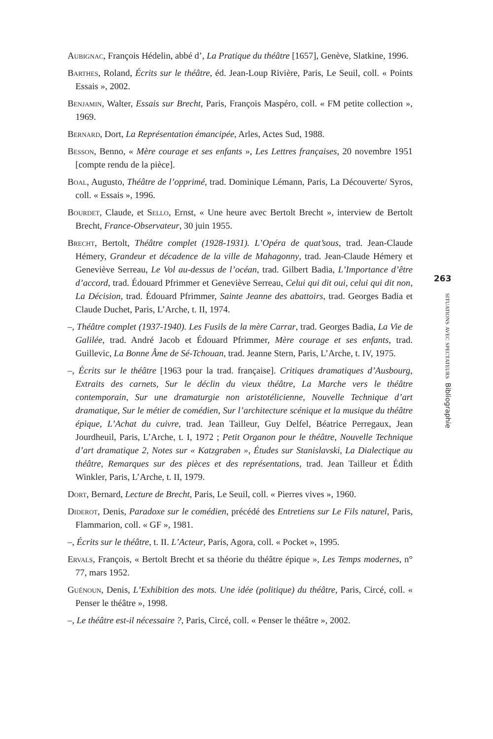Aubignac, François Hédelin, abbé d’, La Pratique du théâtre [1657], Genève, Slatkine, 1996.
Barthes, Roland, Écrits sur le théâtre, éd. Jean-Loup Rivière, Paris, Le Seuil, coll. « Points Essais », 2002.
Benjamin, Walter, Essais sur Brecht, Paris, François Maspéro, coll. « FM petite collection », 1969.
Bernard, Dort, La Représentation émancipée, Arles, Actes Sud, 1988.
Besson, Benno, « Mère courage et ses enfants », Les Lettres françaises, 20 novembre 1951 [compte rendu de la pièce].
Boal, Augusto, Théâtre de l’opprimé, trad. Dominique Lémann, Paris, La Découverte/ Syros, coll. « Essais », 1996.
Bourdet, Claude, et Sello, Ernst, « Une heure avec Bertolt Brecht », interview de Bertolt Brecht, France-Observateur, 30 juin 1955.
Brecht, Bertolt, Théâtre complet (1928-1931). L’Opéra de quat’sous, trad. Jean-Claude Hémery, Grandeur et décadence de la ville de Mahagonny, trad. Jean-Claude Hémery et Geneviève Serreau, Le Vol au-dessus de l’océan, trad. Gilbert Badia, L’Importance d’être d’accord, trad. Édouard Pfrimmer et Geneviève Serreau, Celui qui dit oui, celui qui dit non, La Décision, trad. Édouard Pfrimmer, Sainte Jeanne des abattoirs, trad. Georges Badia et Claude Duchet, Paris, L’Arche, t. II, 1974.
–, Théâtre complet (1937-1940). Les Fusils de la mère Carrar, trad. Georges Badia, La Vie de Galilée, trad. André Jacob et Édouard Pfrimmer, Mère courage et ses enfants, trad. Guillevic, La Bonne Âme de Sé-Tchouan, trad. Jeanne Stern, Paris, L’Arche, t. IV, 1975.
–, Écrits sur le théâtre [1963 pour la trad. française]. Critiques dramatiques d’Ausbourg, Extraits des carnets, Sur le déclin du vieux théâtre, La Marche vers le théâtre contemporain, Sur une dramaturgie non aristotélicienne, Nouvelle Technique d’art dramatique, Sur le métier de comédien, Sur l’architecture scénique et la musique du théâtre épique, L’Achat du cuivre, trad. Jean Tailleur, Guy Delfel, Béatrice Perregaux, Jean Jourdheuil, Paris, L’Arche, t. I, 1972 ; Petit Organon pour le théâtre, Nouvelle Technique d’art dramatique 2, Notes sur « Katzgraben », Études sur Stanislavski, La Dialectique au théâtre, Remarques sur des pièces et des représentations, trad. Jean Tailleur et Édith Winkler, Paris, L’Arche, t. II, 1979.
Dort, Bernard, Lecture de Brecht, Paris, Le Seuil, coll. « Pierres vives », 1960.
Diderot, Denis, Paradoxe sur le comédien, précédé des Entretiens sur Le Fils naturel, Paris, Flammarion, coll. « GF », 1981.
–, Écrits sur le théâtre, t. II. L’Acteur, Paris, Agora, coll. « Pocket », 1995.
Ervals, François, « Bertolt Brecht et sa théorie du théâtre épique », Les Temps modernes, n° 77, mars 1952.
Guénoun, Denis, L’Exhibition des mots. Une idée (politique) du théâtre, Paris, Circé, coll. « Penser le théâtre », 1998.
–, Le théâtre est-il nécessaire ?, Paris, Circé, coll. « Penser le théâtre », 2002.
263
situations avec spectateurs Bibliographie